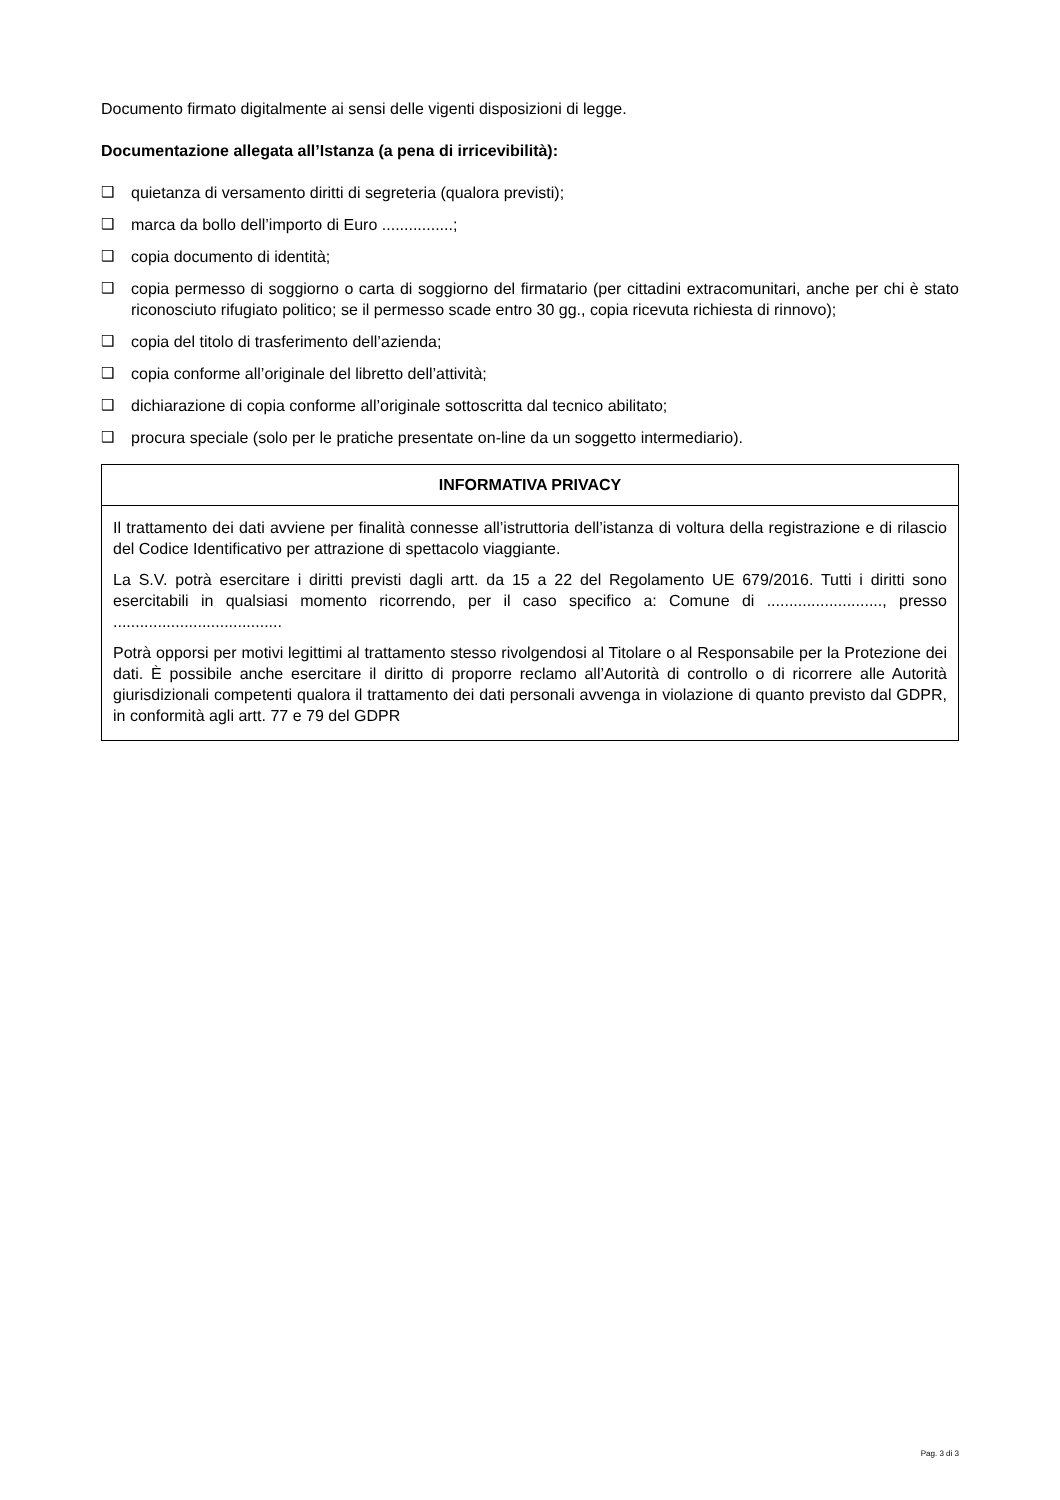Documento firmato digitalmente ai sensi delle vigenti disposizioni di legge.
Documentazione allegata all’Istanza (a pena di irricevibilità):
❑ quietanza di versamento diritti di segreteria (qualora previsti);
❑ marca da bollo dell’importo di Euro ................;
❑ copia documento di identità;
❑ copia permesso di soggiorno o carta di soggiorno del firmatario (per cittadini extracomunitari, anche per chi è stato riconosciuto rifugiato politico; se il permesso scade entro 30 gg., copia ricevuta richiesta di rinnovo);
❑ copia del titolo di trasferimento dell’azienda;
❑ copia conforme all’originale del libretto dell’attività;
❑ dichiarazione di copia conforme all’originale sottoscritta dal tecnico abilitato;
❑ procura speciale (solo per le pratiche presentate on-line da un soggetto intermediario).
| INFORMATIVA PRIVACY |
| --- |
| Il trattamento dei dati avviene per finalità connesse all’istruttoria dell’istanza di voltura della registrazione e di rilascio del Codice Identificativo per attrazione di spettacolo viaggiante. La S.V. potrà esercitare i diritti previsti dagli artt. da 15 a 22 del Regolamento UE 679/2016. Tutti i diritti sono esercitabili in qualsiasi momento ricorrendo, per il caso specifico a: Comune di .........................., presso ...................................... Potrà opporsi per motivi legittimi al trattamento stesso rivolgendosi al Titolare o al Responsabile per la Protezione dei dati. È possibile anche esercitare il diritto di proporre reclamo all’Autorità di controllo o di ricorrere alle Autorità giurisdizionali competenti qualora il trattamento dei dati personali avvenga in violazione di quanto previsto dal GDPR, in conformità agli artt. 77 e 79 del GDPR |
Pag. 3 di 3